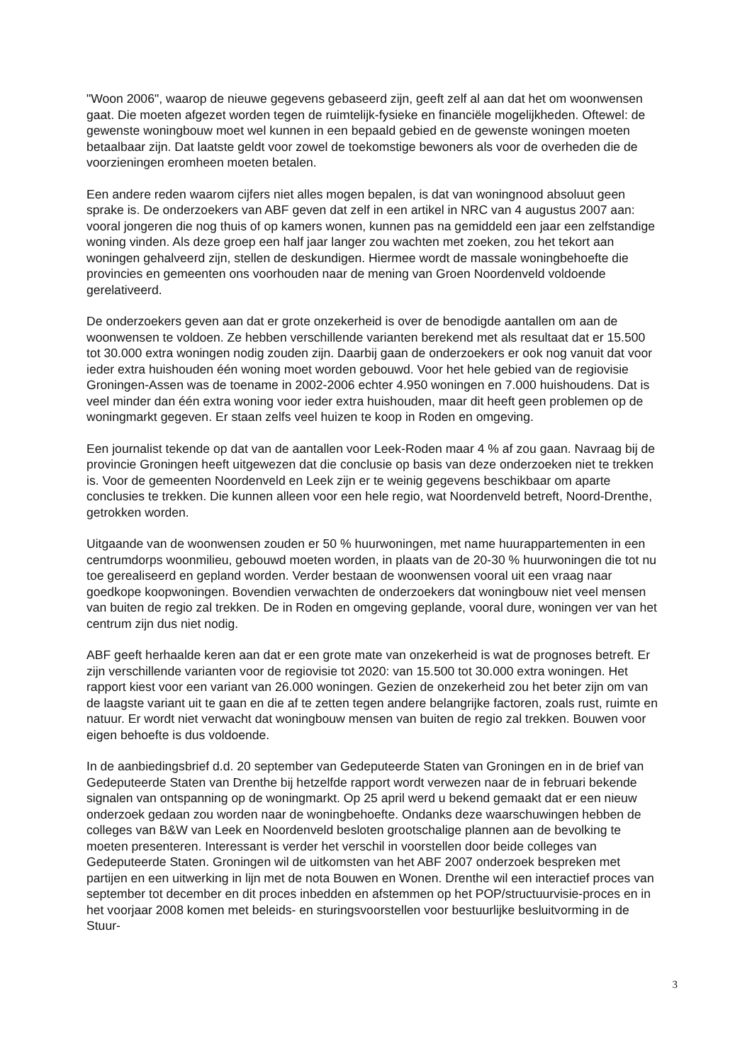"Woon 2006", waarop de nieuwe gegevens gebaseerd zijn, geeft zelf al aan dat het om woonwensen gaat. Die moeten afgezet worden tegen de ruimtelijk-fysieke en financiële mogelijkheden. Oftewel: de gewenste woningbouw moet wel kunnen in een bepaald gebied en de gewenste woningen moeten betaalbaar zijn. Dat laatste geldt voor zowel de toekomstige bewoners als voor de overheden die de voorzieningen eromheen moeten betalen.
Een andere reden waarom cijfers niet alles mogen bepalen, is dat van woningnood absoluut geen sprake is. De onderzoekers van ABF geven dat zelf in een artikel in NRC van 4 augustus 2007 aan: vooral jongeren die nog thuis of op kamers wonen, kunnen pas na gemiddeld een jaar een zelfstandige woning vinden. Als deze groep een half jaar langer zou wachten met zoeken, zou het tekort aan woningen gehalveerd zijn, stellen de deskundigen. Hiermee wordt de massale woningbehoefte die provincies en gemeenten ons voorhouden naar de mening van Groen Noordenveld voldoende gerelativeerd.
De onderzoekers geven aan dat er grote onzekerheid is over de benodigde aantallen om aan de woonwensen te voldoen. Ze hebben verschillende varianten berekend met als resultaat dat er 15.500 tot 30.000 extra woningen nodig zouden zijn. Daarbij gaan de onderzoekers er ook nog vanuit dat voor ieder extra huishouden één woning moet worden gebouwd. Voor het hele gebied van de regiovisie Groningen-Assen was de toename in 2002-2006 echter 4.950 woningen en 7.000 huishoudens. Dat is veel minder dan één extra woning voor ieder extra huishouden, maar dit heeft geen problemen op de woningmarkt gegeven. Er staan zelfs veel huizen te koop in Roden en omgeving.
Een journalist tekende op dat van de aantallen voor Leek-Roden maar 4 % af zou gaan. Navraag bij de provincie Groningen heeft uitgewezen dat die conclusie op basis van deze onderzoeken niet te trekken is. Voor de gemeenten Noordenveld en Leek zijn er te weinig gegevens beschikbaar om aparte conclusies te trekken. Die kunnen alleen voor een hele regio, wat Noordenveld betreft, Noord-Drenthe, getrokken worden.
Uitgaande van de woonwensen zouden er 50 % huurwoningen, met name huurappartementen in een centrumdorps woonmilieu, gebouwd moeten worden, in plaats van de 20-30 % huurwoningen die tot nu toe gerealiseerd en gepland worden. Verder bestaan de woonwensen vooral uit een vraag naar goedkope koopwoningen. Bovendien verwachten de onderzoekers dat woningbouw niet veel mensen van buiten de regio zal trekken. De in Roden en omgeving geplande, vooral dure, woningen ver van het centrum zijn dus niet nodig.
ABF geeft herhaalde keren aan dat er een grote mate van onzekerheid is wat de prognoses betreft. Er zijn verschillende varianten voor de regiovisie tot 2020: van 15.500 tot 30.000 extra woningen. Het rapport kiest voor een variant van 26.000 woningen. Gezien de onzekerheid zou het beter zijn om van de laagste variant uit te gaan en die af te zetten tegen andere belangrijke factoren, zoals rust, ruimte en natuur. Er wordt niet verwacht dat woningbouw mensen van buiten de regio zal trekken. Bouwen voor eigen behoefte is dus voldoende.
In de aanbiedingsbrief d.d. 20 september van Gedeputeerde Staten van Groningen en in de brief van Gedeputeerde Staten van Drenthe bij hetzelfde rapport wordt verwezen naar de in februari bekende signalen van ontspanning op de woningmarkt. Op 25 april werd u bekend gemaakt dat er een nieuw onderzoek gedaan zou worden naar de woningbehoefte. Ondanks deze waarschuwingen hebben de colleges van B&W van Leek en Noordenveld besloten grootschalige plannen aan de bevolking te moeten presenteren. Interessant is verder het verschil in voorstellen door beide colleges van Gedeputeerde Staten. Groningen wil de uitkomsten van het ABF 2007 onderzoek bespreken met partijen en een uitwerking in lijn met de nota Bouwen en Wonen. Drenthe wil een interactief proces van september tot december en dit proces inbedden en afstemmen op het POP/structuurvisie-proces en in het voorjaar 2008 komen met beleids- en sturingsvoorstellen voor bestuurlijke besluitvorming in de Stuur-
3